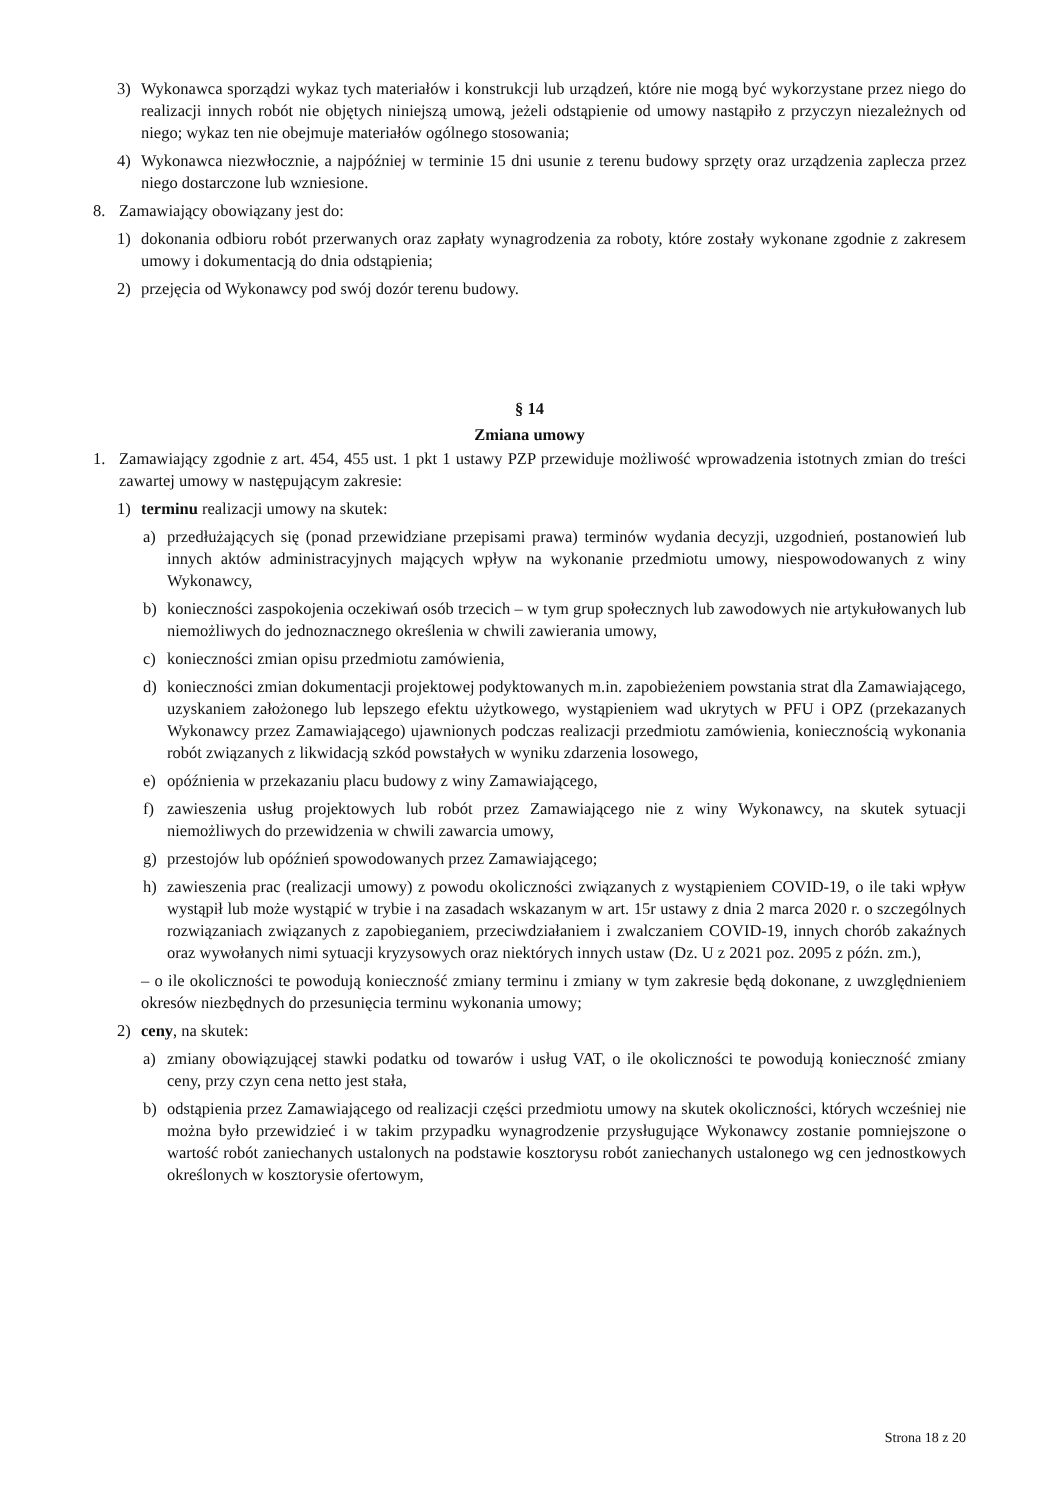3) Wykonawca sporządzi wykaz tych materiałów i konstrukcji lub urządzeń, które nie mogą być wykorzystane przez niego do realizacji innych robót nie objętych niniejszą umową, jeżeli odstąpienie od umowy nastąpiło z przyczyn niezależnych od niego; wykaz ten nie obejmuje materiałów ogólnego stosowania;
4) Wykonawca niezwłocznie, a najpóźniej w terminie 15 dni usunie z terenu budowy sprzęty oraz urządzenia zaplecza przez niego dostarczone lub wzniesione.
8. Zamawiający obowiązany jest do:
1) dokonania odbioru robót przerwanych oraz zapłaty wynagrodzenia za roboty, które zostały wykonane zgodnie z zakresem umowy i dokumentacją do dnia odstąpienia;
2) przejęcia od Wykonawcy pod swój dozór terenu budowy.
§ 14
Zmiana umowy
1. Zamawiający zgodnie z art. 454, 455 ust. 1 pkt 1 ustawy PZP przewiduje możliwość wprowadzenia istotnych zmian do treści zawartej umowy w następującym zakresie:
1) terminu realizacji umowy na skutek:
a) przedłużających się (ponad przewidziane przepisami prawa) terminów wydania decyzji, uzgodnień, postanowień lub innych aktów administracyjnych mających wpływ na wykonanie przedmiotu umowy, niespowodowanych z winy Wykonawcy,
b) konieczności zaspokojenia oczekiwań osób trzecich – w tym grup społecznych lub zawodowych nie artykułowanych lub niemożliwych do jednoznacznego określenia w chwili zawierania umowy,
c) konieczności zmian opisu przedmiotu zamówienia,
d) konieczności zmian dokumentacji projektowej podyktowanych m.in. zapobieżeniem powstania strat dla Zamawiającego, uzyskaniem założonego lub lepszego efektu użytkowego, wystąpieniem wad ukrytych w PFU i OPZ (przekazanych Wykonawcy przez Zamawiającego) ujawnionych podczas realizacji przedmiotu zamówienia, koniecznością wykonania robót związanych z likwidacją szkód powstałych w wyniku zdarzenia losowego,
e) opóźnienia w przekazaniu placu budowy z winy Zamawiającego,
f) zawieszenia usług projektowych lub robót przez Zamawiającego nie z winy Wykonawcy, na skutek sytuacji niemożliwych do przewidzenia w chwili zawarcia umowy,
g) przestojów lub opóźnień spowodowanych przez Zamawiającego;
h) zawieszenia prac (realizacji umowy) z powodu okoliczności związanych z wystąpieniem COVID-19, o ile taki wpływ wystąpił lub może wystąpić w trybie i na zasadach wskazanym w art. 15r ustawy z dnia 2 marca 2020 r. o szczególnych rozwiązaniach związanych z zapobieganiem, przeciwdziałaniem i zwalczaniem COVID-19, innych chorób zakaźnych oraz wywołanych nimi sytuacji kryzysowych oraz niektórych innych ustaw (Dz. U z 2021 poz. 2095 z późn. zm.),
– o ile okoliczności te powodują konieczność zmiany terminu i zmiany w tym zakresie będą dokonane, z uwzględnieniem okresów niezbędnych do przesunięcia terminu wykonania umowy;
2) ceny, na skutek:
a) zmiany obowiązującej stawki podatku od towarów i usług VAT, o ile okoliczności te powodują konieczność zmiany ceny, przy czyn cena netto jest stała,
b) odstąpienia przez Zamawiającego od realizacji części przedmiotu umowy na skutek okoliczności, których wcześniej nie można było przewidzieć i w takim przypadku wynagrodzenie przysługujące Wykonawcy zostanie pomniejszone o wartość robót zaniechanych ustalonych na podstawie kosztorysu robót zaniechanych ustalonego wg cen jednostkowych określonych w kosztorysie ofertowym,
Strona 18 z 20